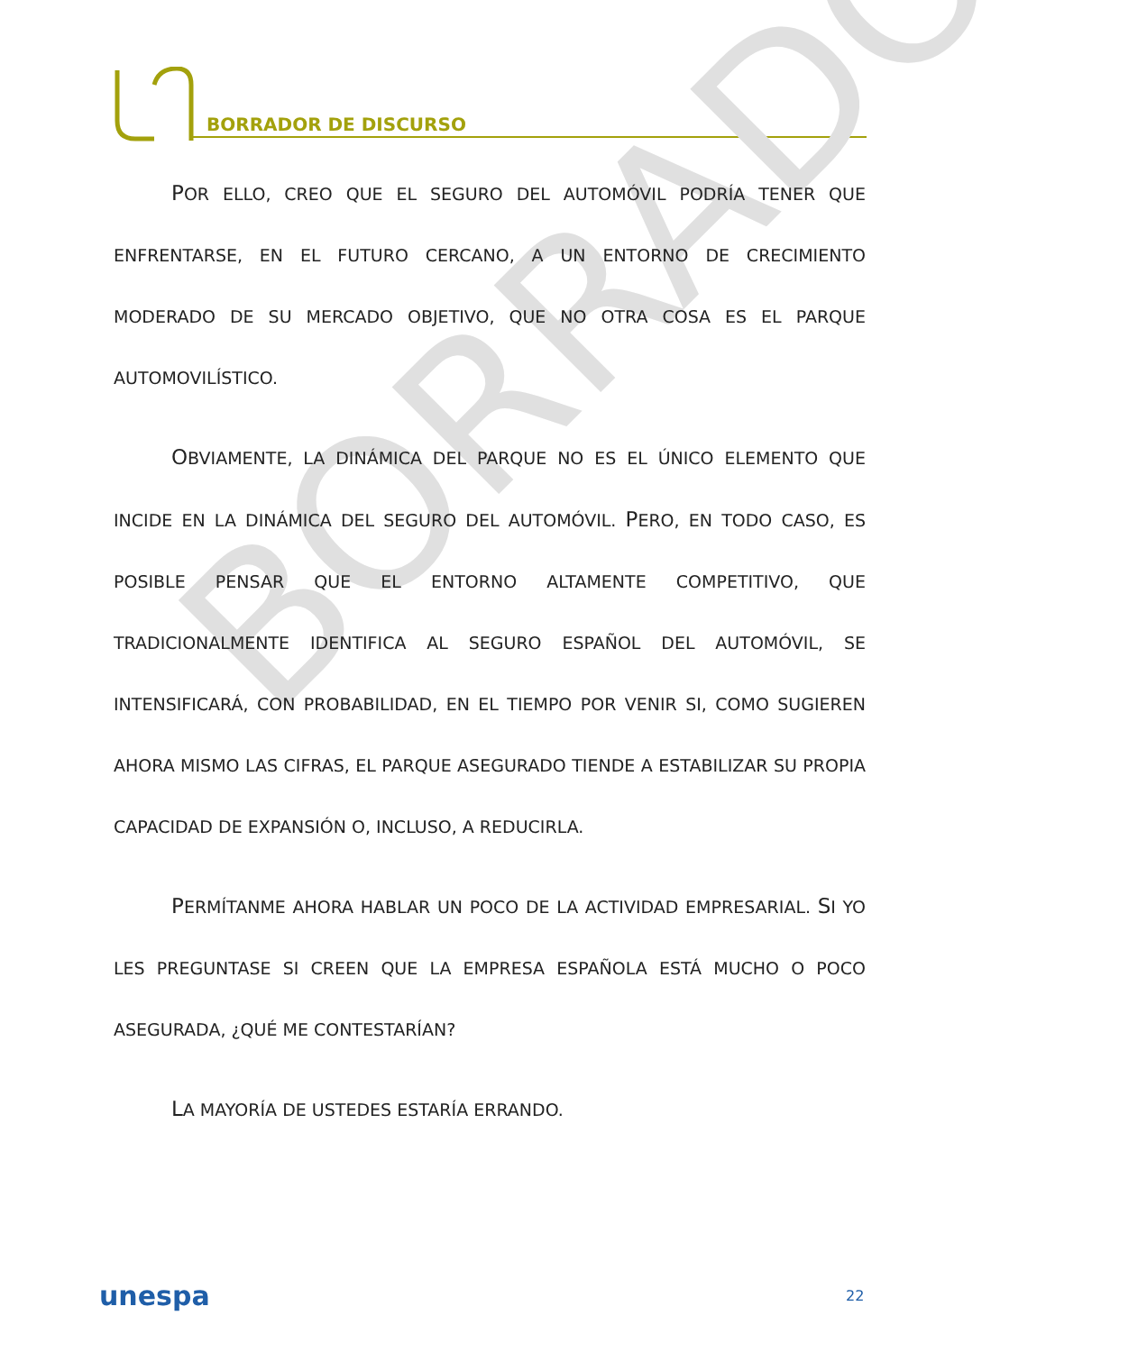BORRADOR DE DISCURSO
BORRADOR
POR ELLO, CREO QUE EL SEGURO DEL AUTOMÓVIL PODRÍA TENER QUE ENFRENTARSE, EN EL FUTURO CERCANO, A UN ENTORNO DE CRECIMIENTO MODERADO DE SU MERCADO OBJETIVO, QUE NO OTRA COSA ES EL PARQUE AUTOMOVILÍSTICO.
OBVIAMENTE, LA DINÁMICA DEL PARQUE NO ES EL ÚNICO ELEMENTO QUE INCIDE EN LA DINÁMICA DEL SEGURO DEL AUTOMÓVIL. PERO, EN TODO CASO, ES POSIBLE PENSAR QUE EL ENTORNO ALTAMENTE COMPETITIVO, QUE TRADICIONALMENTE IDENTIFICA AL SEGURO ESPAÑOL DEL AUTOMÓVIL, SE INTENSIFICARÁ, CON PROBABILIDAD, EN EL TIEMPO POR VENIR SI, COMO SUGIEREN AHORA MISMO LAS CIFRAS, EL PARQUE ASEGURADO TIENDE A ESTABILIZAR SU PROPIA CAPACIDAD DE EXPANSIÓN O, INCLUSO, A REDUCIRLA.
PERMÍTANME AHORA HABLAR UN POCO DE LA ACTIVIDAD EMPRESARIAL. SI YO LES PREGUNTASE SI CREEN QUE LA EMPRESA ESPAÑOLA ESTÁ MUCHO O POCO ASEGURADA, ¿QUÉ ME CONTESTARÍAN?
LA MAYORÍA DE USTEDES ESTARÍA ERRANDO.
unespa 22